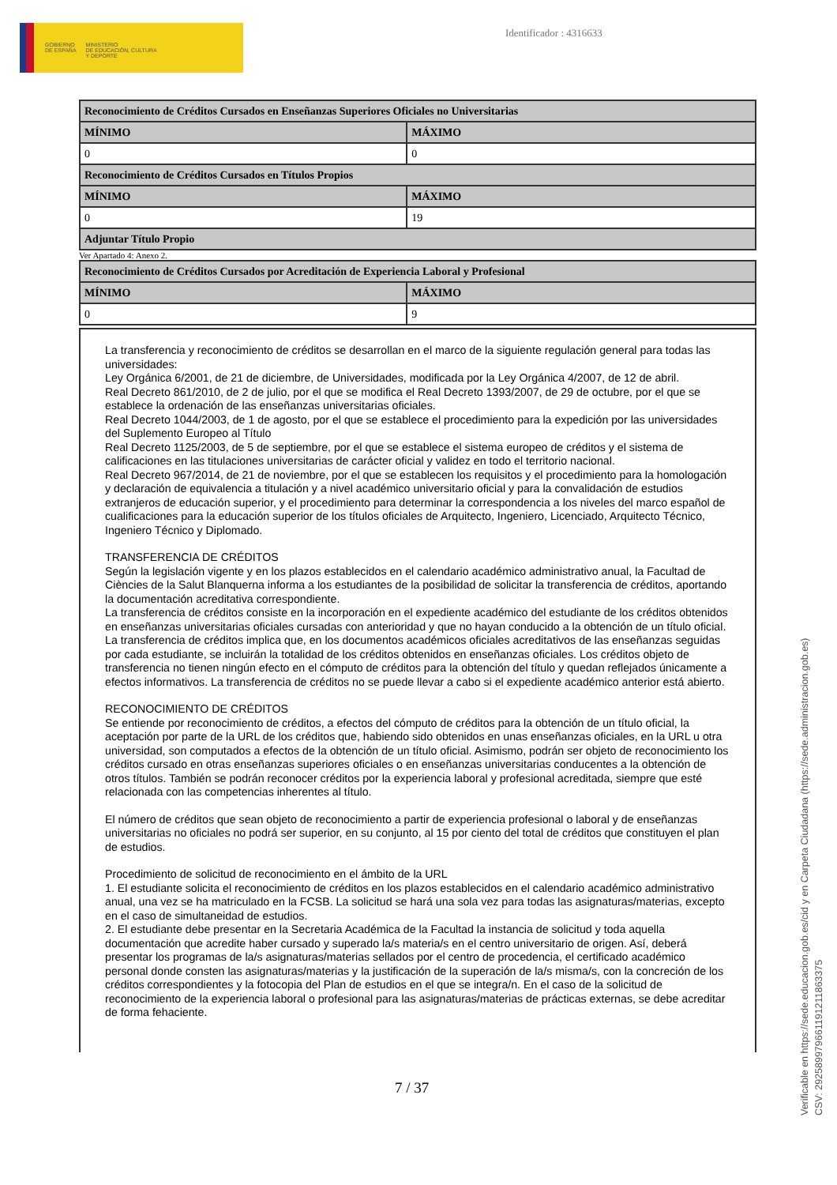GOBIERNO
DE ESPAÑA
MINISTERIO
DE EDUCACIÓN, CULTURA
Y DEPORTE
Identificador : 4316633
| Reconocimiento de Créditos Cursados en Enseñanzas Superiores Oficiales no Universitarias | |
| --- | --- |
| MÍNIMO | MÁXIMO |
| 0 | 0 |
| Reconocimiento de Créditos Cursados en Títulos Propios | |
| MÍNIMO | MÁXIMO |
| 0 | 19 |
| Adjuntar Título Propio | |
Ver Apartado 4: Anexo 2.
| Reconocimiento de Créditos Cursados por Acreditación de Experiencia Laboral y Profesional | |
| --- | --- |
| MÍNIMO | MÁXIMO |
| 0 | 9 |
La transferencia y reconocimiento de créditos se desarrollan en el marco de la siguiente regulación general para todas las universidades:
Ley Orgánica 6/2001, de 21 de diciembre, de Universidades, modificada por la Ley Orgánica 4/2007, de 12 de abril.
Real Decreto 861/2010, de 2 de julio, por el que se modifica el Real Decreto 1393/2007, de 29 de octubre, por el que se establece la ordenación de las enseñanzas universitarias oficiales.
Real Decreto 1044/2003, de 1 de agosto, por el que se establece el procedimiento para la expedición por las universidades del Suplemento Europeo al Título
Real Decreto 1125/2003, de 5 de septiembre, por el que se establece el sistema europeo de créditos y el sistema de calificaciones en las titulaciones universitarias de carácter oficial y validez en todo el territorio nacional.
Real Decreto 967/2014, de 21 de noviembre, por el que se establecen los requisitos y el procedimiento para la homologación y declaración de equivalencia a titulación y a nivel académico universitario oficial y para la convalidación de estudios extranjeros de educación superior, y el procedimiento para determinar la correspondencia a los niveles del marco español de cualificaciones para la educación superior de los títulos oficiales de Arquitecto, Ingeniero, Licenciado, Arquitecto Técnico, Ingeniero Técnico y Diplomado.
TRANSFERENCIA DE CRÉDITOS
Según la legislación vigente y en los plazos establecidos en el calendario académico administrativo anual, la Facultad de Ciències de la Salut Blanquerna informa a los estudiantes de la posibilidad de solicitar la transferencia de créditos, aportando la documentación acreditativa correspondiente.
La transferencia de créditos consiste en la incorporación en el expediente académico del estudiante de los créditos obtenidos en enseñanzas universitarias oficiales cursadas con anterioridad y que no hayan conducido a la obtención de un título oficial.
La transferencia de créditos implica que, en los documentos académicos oficiales acreditativos de las enseñanzas seguidas por cada estudiante, se incluirán la totalidad de los créditos obtenidos en enseñanzas oficiales. Los créditos objeto de transferencia no tienen ningún efecto en el cómputo de créditos para la obtención del título y quedan reflejados únicamente a efectos informativos. La transferencia de créditos no se puede llevar a cabo si el expediente académico anterior está abierto.
RECONOCIMIENTO DE CRÉDITOS
Se entiende por reconocimiento de créditos, a efectos del cómputo de créditos para la obtención de un título oficial, la aceptación por parte de la URL de los créditos que, habiendo sido obtenidos en unas enseñanzas oficiales, en la URL u otra universidad, son computados a efectos de la obtención de un título oficial. Asimismo, podrán ser objeto de reconocimiento los créditos cursado en otras enseñanzas superiores oficiales o en enseñanzas universitarias conducentes a la obtención de otros títulos. También se podrán reconocer créditos por la experiencia laboral y profesional acreditada, siempre que esté relacionada con las competencias inherentes al título.
El número de créditos que sean objeto de reconocimiento a partir de experiencia profesional o laboral y de enseñanzas universitarias no oficiales no podrá ser superior, en su conjunto, al 15 por ciento del total de créditos que constituyen el plan de estudios.
Procedimiento de solicitud de reconocimiento en el ámbito de la URL
1. El estudiante solicita el reconocimiento de créditos en los plazos establecidos en el calendario académico administrativo anual, una vez se ha matriculado en la FCSB. La solicitud se hará una sola vez para todas las asignaturas/materias, excepto en el caso de simultaneidad de estudios.
2. El estudiante debe presentar en la Secretaria Académica de la Facultad la instancia de solicitud y toda aquella documentación que acredite haber cursado y superado la/s materia/s en el centro universitario de origen. Así, deberá presentar los programas de la/s asignaturas/materias sellados por el centro de procedencia, el certificado académico personal donde consten las asignaturas/materias y la justificación de la superación de la/s misma/s, con la concreción de los créditos correspondientes y la fotocopia del Plan de estudios en el que se integra/n. En el caso de la solicitud de reconocimiento de la experiencia laboral o profesional para las asignaturas/materias de prácticas externas, se debe acreditar de forma fehaciente.
7 / 37
Verificable en https://sede.educacion.gob.es/cid y en Carpeta Ciudadana (https://sede.administracion.gob.es)
CSV: 292589979661191211863375